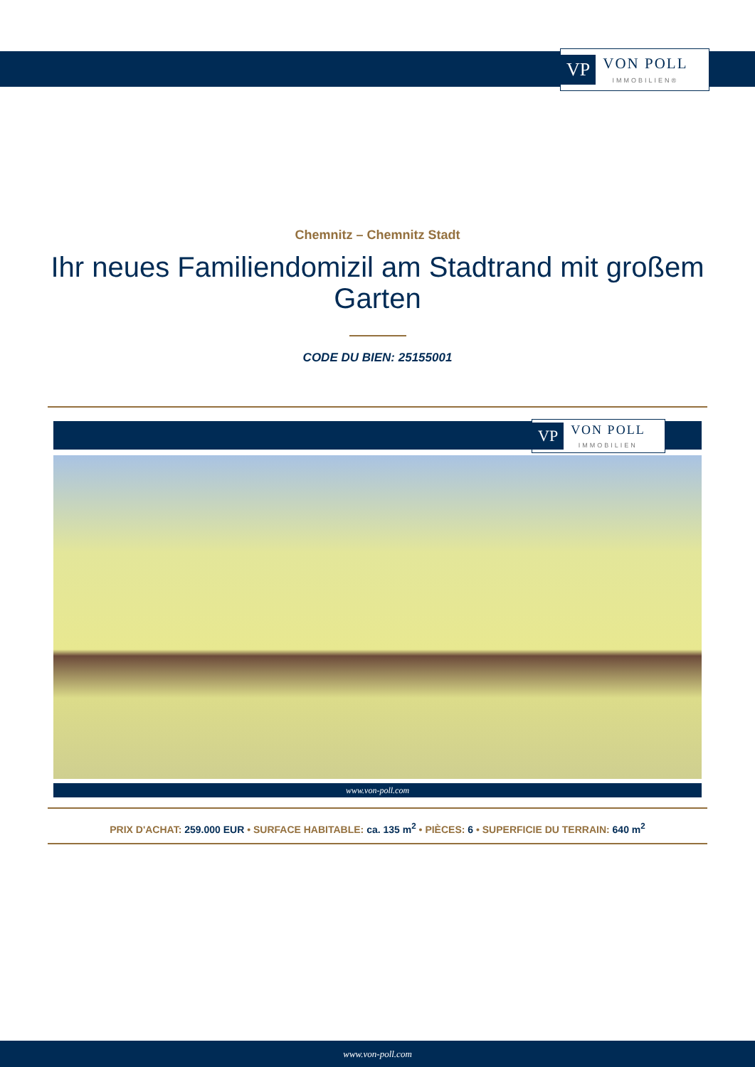VP
VON POLL
IMMOBILIEN®
Chemnitz – Chemnitz Stadt
Ihr neues Familiendomizil am Stadtrand mit großem Garten
CODE DU BIEN: 25155001
VP
VON POLL
IMMOBILIEN
www.von-poll.com
PRIX D'ACHAT: 259.000 EUR • SURFACE HABITABLE: ca. 135 m<sup>2</sup> • PIÈCES: 6 • SUPERFICIE DU TERRAIN: 640 m<sup>2</sup>
www.von-poll.com